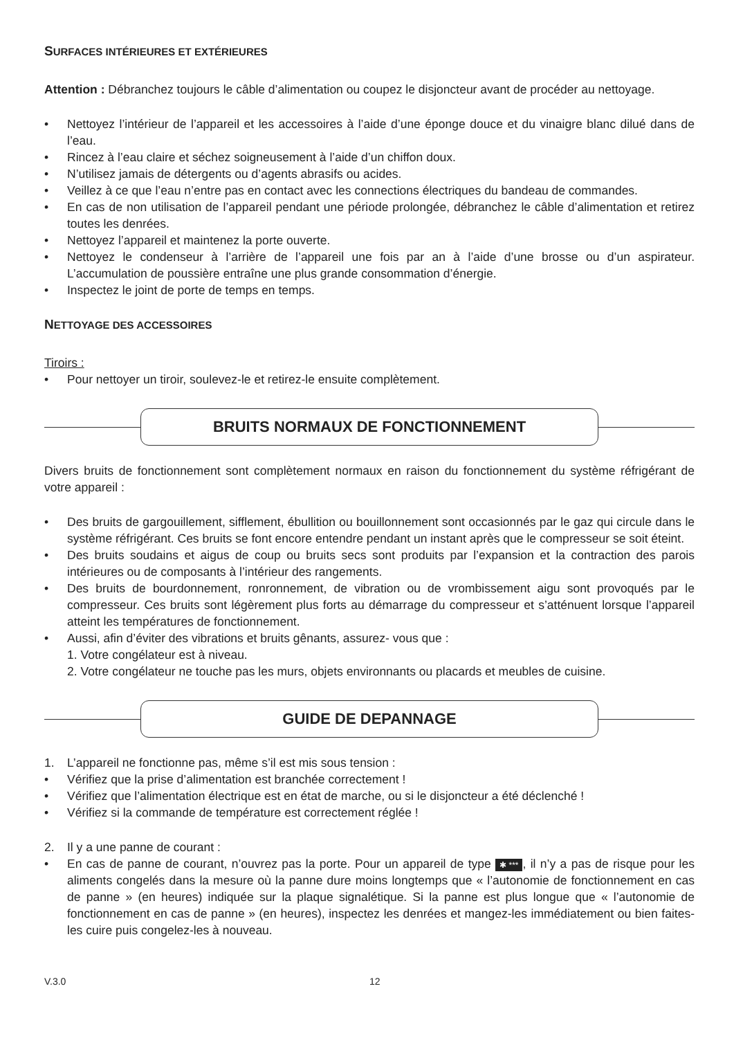SURFACES INTÉRIEURES ET EXTÉRIEURES
Attention : Débranchez toujours le câble d’alimentation ou coupez le disjoncteur avant de procéder au nettoyage.
• Nettoyez l’intérieur de l’appareil et les accessoires à l’aide d’une éponge douce et du vinaigre blanc dilué dans de l’eau.
• Rincez à l’eau claire et séchez soigneusement à l’aide d’un chiffon doux.
• N’utilisez jamais de détergents ou d’agents abrasifs ou acides.
• Veillez à ce que l’eau n’entre pas en contact avec les connections électriques du bandeau de commandes.
• En cas de non utilisation de l’appareil pendant une période prolongée, débranchez le câble d’alimentation et retirez toutes les denrées.
• Nettoyez l’appareil et maintenez la porte ouverte.
• Nettoyez le condenseur à l’arrière de l’appareil une fois par an à l’aide d’une brosse ou d’un aspirateur. L’accumulation de poussière entraîne une plus grande consommation d’énergie.
• Inspectez le joint de porte de temps en temps.
NETTOYAGE DES ACCESSOIRES
Tiroirs :
• Pour nettoyer un tiroir, soulevez-le et retirez-le ensuite complètement.
BRUITS NORMAUX DE FONCTIONNEMENT
Divers bruits de fonctionnement sont complètement normaux en raison du fonctionnement du système réfrigérant de votre appareil :
• Des bruits de gargouillement, sifflement, ébullition ou bouillonnement sont occasionnés par le gaz qui circule dans le système réfrigérant. Ces bruits se font encore entendre pendant un instant après que le compresseur se soit éteint.
• Des bruits soudains et aigus de coup ou bruits secs sont produits par l’expansion et la contraction des parois intérieures ou de composants à l’intérieur des rangements.
• Des bruits de bourdonnement, ronronnement, de vibration ou de vrombissement aigu sont provoqués par le compresseur. Ces bruits sont légèrement plus forts au démarrage du compresseur et s’atténuent lorsque l’appareil atteint les températures de fonctionnement.
• Aussi, afin d’éviter des vibrations et bruits gênants, assurez- vous que :
1. Votre congélateur est à niveau.
2. Votre congélateur ne touche pas les murs, objets environnants ou placards et meubles de cuisine.
GUIDE DE DEPANNAGE
1. L’appareil ne fonctionne pas, même s’il est mis sous tension :
• Vérifiez que la prise d’alimentation est branchée correctement !
• Vérifiez que l’alimentation électrique est en état de marche, ou si le disjoncteur a été déclenché !
• Vérifiez si la commande de température est correctement réglée !
2. Il y a une panne de courant :
• En cas de panne de courant, n’ouvrez pas la porte. Pour un appareil de type ✱ ***, il n’y a pas de risque pour les aliments congelés dans la mesure où la panne dure moins longtemps que « l’autonomie de fonctionnement en cas de panne » (en heures) indiquée sur la plaque signalétique. Si la panne est plus longue que « l’autonomie de fonctionnement en cas de panne » (en heures), inspectez les denrées et mangez-les immédiatement ou bien faites-les cuire puis congelez-les à nouveau.
V.3.0 12